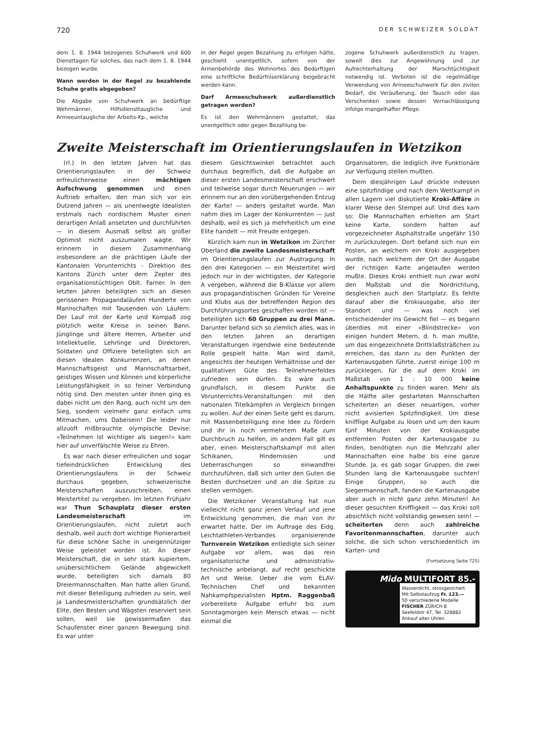720 DER SCHWEIZER SOLDAT
dem 1. 8. 1944 bezogenes Schuhwerk und 600 Diensttagen für solches, das nach dem 1. 8. 1944 bezogen wurde.
Wann werden in der Regel zu bezahlende Schuhe gratis abgegeben?
Die Abgabe von Schuhwerk an bedürftige Wehrmänner, Hilfsdiensttaugliche und Armeeuntaugliche der Arbeits-Kp., welche
in der Regel gegen Bezahlung zu erfolgen hätte, geschieht unentgeltlich, sofern von der Armenbehörde des Wohnortes des Bedürftigen eine schriftliche Bedürfniserklärung beigebracht werden kann.
Darf Armeeschuhwerk außerdienstlich getragen werden?
Es ist den Wehrmännern gestattet, das unentgeltlich oder gegen Bezahlung be-
zogene Schuhwerk außerdienstlich zu tragen, soweit dies zur Angewöhnung und zur Aufrechterhaltung der Marschtüchtigkeit notwendig ist. Verboten ist die regelmäßige Verwendung von Armeeschuhwerk für den zivilen Bedarf, die Veräußerung, der Tausch oder das Verschenken sowie dessen Vernachlässigung infolge mangelhafter Pflege.
Zweite Meisterschaft im Orientierungslaufen in Wetzikon
(rl.) In den letzten Jahren hat das Orientierungslaufen in der Schweiz erfreulicherweise einen mächtigen Aufschwung genommen und einen Auftrieb erhalten, den man sich vor ein Dutzend Jahren — als unentwegte Idealisten erstmals nach nordischem Muster einen derartigen Anlaß ansetzten und durchführten — in diesem Ausmaß selbst als großer Optimist nicht auszumalen wagte. Wir erinnern in diesem Zusammenhang insbesondere an die prächtigen Läufe der Kantonalen Vorunterrichts - Direktion des Kantons Zürich unter dem Zepter des organisationstüchtigen Oblt. Farner. In den letzten Jahren beteiligten sich an diesen gerissenen Propagandaläufen Hunderte von Mannschaften mit Tausenden von Läufern. Der Lauf mit der Karte und Kompaß zog plötzlich weite Kreise in seinen Bann. Jünglinge und ältere Herren, Arbeiter und Intellektuelle, Lehrlinge und Direktoren, Soldaten und Offiziere beteiligten sich an diesen idealen Konkurrenzen, an denen Mannschaftsgeist und Mannschaftsarbeit, geistiges Wissen und Können und körperliche Leistungsfähigkeit in so feiner Verbindung nötig sind. Den meisten unter ihnen ging es dabei nicht um den Rang, auch nicht um den Sieg, sondern vielmehr ganz einfach ums Mitmachen, ums Dabeisein! Die leider nur allzuoft mißbrauchte olympische Devise: «Teilnehmen ist wichtiger als siegen!» kam hier auf unverfälschte Weise zu Ehren.
Es war nach dieser erfreulichen und sogar tiefeindrücklichen Entwicklung des Orientierungslaufens in der Schweiz durchaus gegeben, schweizerische Meisterschaften auszuschreiben, einen Meistertitel zu vergeben. Im letzten Frühjahr war Thun Schauplatz dieser ersten Landesmeisterschaft im Orientierungslaufen, nicht zuletzt auch deshalb, weil auch dort wichtige Pionierarbeit für diese schöne Sache in uneigennütziger Weise geleistet worden ist. An dieser Meisterschaft, die in sehr stark kupiertem, unübersichtlichem Gelände abgewickelt wurde, beteiligten sich damals 80 Dreiermannschaften. Man hatte allen Grund, mit dieser Beteiligung zufrieden zu sein, weil ja Landesmeisterschaften grundsätzlich der Elite, den Besten und Wägsten reserviert sein sollen, weil sie gewissermaßen das Schaufenster einer ganzen Bewegung sind. Es war unter
diesem Gesichtswinkel betrachtet auch durchaus begreiflich, daß die Aufgabe an dieser ersten Landesmeisterschaft erschwert und teilweise sogar durch Neuerungen — wir erinnern nur an den vorübergehenden Entzug der Karte! — anders gestaltet wurde. Man nahm dies im Lager der Konkurrenten — just deshalb, weil es sich ja mehrheitlich um eine Elite handelt — mit Freude entgegen.
Kürzlich kam nun in Wetzikon im Zürcher Oberland die zweite Landesmeisterschaft im Orientierungslaufen zur Austragung. In den drei Kategorien — ein Meistertitel wird jedoch nur in der wichtigsten, der Kategorie A vergeben, während die B-Klasse vor allem aus propagandistischen Gründen für Vereine und Klubs aus der betreffenden Region des Durchführungsortes geschaffen worden ist — beteiligten sich 60 Gruppen zu drei Mann. Darunter befand sich so ziemlich alles, was in den letzten Jahren an derartigen Veranstaltungen irgendwie eine bedeutende Rolle gespielt hatte. Man wird damit, angesichts der heutigen Verhältnisse und der qualitativen Güte des Teilnehmerfeldes zufrieden sein dürfen. Es wäre auch grundfalsch, in diesem Punkte die Vorunterrichts-Veranstaltungen mit den nationalen Titelkämpfen in Vergleich bringen zu wollen. Auf der einen Seite geht es darum, mit Massenbeteiligung eine Idee zu fördern und ihr in noch vermehrtem Maße zum Durchbruch zu helfen, im andern Fall gilt es aber, einen Meisterschaftskampf mit allen Schikanen, Hindernissen und Ueberraschungen so einwandfrei durchzuführen, daß sich unter den Guten die Besten durchsetzen und an die Spitze zu stellen vermögen.
Die Wetzikoner Veranstaltung hat nun vielleicht nicht ganz jenen Verlauf und jene Entwicklung genommen, die man von ihr erwartet hatte. Der im Auftrage des Eidg. Leichtathleten-Verbandes organisierende Turnverein Wetzikon entledigte sich seiner Aufgabe vor allem, was das rein organisatorische und administrativ-technische anbelangt, auf recht geschickte Art und Weise. Ueber die vom ELAV-Technischen Chef und bekannten Nahkampfspezialisten Hptm. Raggenbaß vorbereitete Aufgabe erfuhr bis zum Sonntagmorgen kein Mensch etwas — nicht einmal die
Organisatoren, die lediglich ihre Funktionäre zur Verfügung stellen mußten.
Dem diesjährigen Lauf drückte indessen eine spitzfindige und nach dem Wettkampf in allen Lagern viel diskutierte Kroki-Affäre in klarer Weise den Stempel auf. Und dies kam so: Die Mannschaften erhielten am Start keine Karte, sondern hatten auf vorgezeichneter Asphaltstraße ungefähr 150 m zurückzulegen. Dort befand sich nun ein Posten, an welchem ein Kroki ausgegeben wurde, nach welchem der Ort der Ausgabe der richtigen Karte angelaufen werden mußte. Dieses Kroki enthielt nun zwar wohl den Maßstab und die Nordrichtung, desgleichen auch den Startplatz. Es fehlte darauf aber die Krokiausgabe, also der Standort und — was noch viel entscheidender ins Gewicht fiel — es begann überdies mit einer «Blindstrecke» von einigen hundert Metern, d. h. man mußte, um das eingezeichnete Drittklaßsträßchen zu erreichen, das dann zu den Punkten der Kartenausgaben führte, zuerst einige 100 m zurücklegen, für die auf dem Kroki im Maßstab von 1 : 10 000 keine Anhaltspunkte zu finden waren. Mehr als die Hälfte aller gestarteten Mannschaften scheiterten an dieser neuartigen, vorher nicht avisierten Spitzfindigkeit. Um diese knifflige Aufgabe zu lösen und um den kaum fünf Minuten von der Krokiausgabe entfernten Posten der Kartenausgabe zu finden, benötigten nun die Mehrzahl aller Mannschaften eine halbe bis eine ganze Stunde. Ja, es gab sogar Gruppen, die zwei Stunden lang die Kartenausgabe suchten! Einige Gruppen, so auch die Siegermannschaft, fanden die Kartenausgabe aber auch in nicht ganz zehn Minuten! An dieser gesuchten Kniffligkeit — das Kroki soll absichtlich nicht vollständig gewesen sein! — scheiterten denn auch zahlreiche Favoritenmannschaften, darunter auch solche, die sich schon verschiedentlich im Karten- und
(Fortsetzung Seite 725)
Mido MULTIFORT 85.-
Wasserdicht, stossgesichert.
Mit Selbstaufzug Fr. 123.—
50 verschiedene Modelle
FISCHER ZÜRICH 8
Seefeldstr 47, Tel. 328882
Ankauf alter Uhren